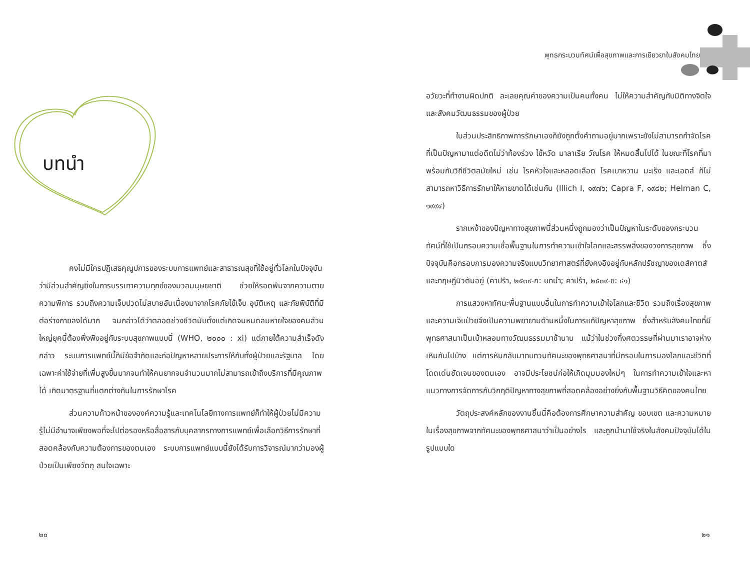บทนำ
คงไม่มีใครปฏิเสธคุณูปการของระบบการแพทย์และสาธารณสุขที่ใช้อยู่ทั่วโลกในปัจจุบัน ว่ามีส่วนสำคัญยิ่งในการบรรเทาความทุกข์ของมวลมนุษยชาติ ช่วยให้รอดพ้นจากความตาย ความพิการ รวมถึงความเจ็บปวดไม่สบายอันเนื่องมาจากโรคภัยไข้เจ็บ อุบัติเหตุ และภัยพิบัติที่มีต่อร่างกายลงได้มาก จนกล่าวได้ว่าตลอดช่วงชีวิตนับตั้งแต่เกิดจนหมดลมหายใจของคนส่วนใหญ่ยุคนี้ต้องพึ่งพิงอยู่กับระบบสุขภาพแบบนี้ (WHO, ๒๐๐๐ : xi) แต่ภายใต้ความสำเร็จดังกล่าว ระบบการแพทย์นี้ก็มีข้อจำกัดและก่อปัญหาหลายประการให้กับทั้งผู้ป่วยและรัฐบาล โดยเฉพาะค่าใช้จ่ายที่เพิ่มสูงขึ้นมากจนทำให้คนยากจนจำนวนมากไม่สามารถเข้าถึงบริการที่มีคุณภาพได้ เกิดมาตรฐานที่แตกต่างกันในการรักษาโรค
ส่วนความก้าวหน้าขององค์ความรู้และเทคโนโลยีทางการแพทย์ก็ทำให้ผู้ป่วยไม่มีความรู้ไม่มีอำนาจเพียงพอที่จะไปต่อรองหรือสื่อสารกับบุคลากรทางการแพทย์เพื่อเลือกวิธีการรักษาที่สอดคล้องกับความต้องการของตนเอง ระบบการแพทย์แบบนี้ยังได้รับการวิจารณ์มากว่ามองผู้ป่วยเป็นเพียงวัตถุ สนใจเฉพาะ
๒๐
พุทธกระบวนทัศน์เพื่อสุขภาพและการเยียวยาในสังคมไทย
อวัยวะที่ทำงานผิดปกติ ละเลยคุณค่าของความเป็นคนทั้งคน ไม่ให้ความสำคัญกับมิติทางจิตใจและสังคมวัฒนธรรมของผู้ป่วย
ในส่วนประสิทธิภาพการรักษาเองก็ยังถูกตั้งคำถามอยู่มากเพราะยังไม่สามารถกำจัดโรคที่เป็นปัญหามาแต่อดีตไม่ว่าท้องร่วง ไข้หวัด มาลาเรีย วัณโรค ให้หมดสิ้นไปได้ ในขณะที่โรคที่มาพร้อมกับวิถีชีวิตสมัยใหม่ เช่น โรคหัวใจและหลอดเลือด โรคเบาหวาน มะเร็ง และเอดส์ ก็ไม่สามารถหาวิธีการรักษาให้หายขาดได้เช่นกัน (Illich I, ๑๙๗๖; Capra F, ๑๙๘๒; Helman C, ๑๙๙๔)
รากเหง้าของปัญหาทางสุขภาพนี้ส่วนหนึ่งถูกมองว่าเป็นปัญหาในระดับของกระบวนทัศน์ที่ใช้เป็นกรอบความเชื่อพื้นฐานในการทำความเข้าใจโลกและสรรพสิ่งของวงการสุขภาพ ซึ่งปัจจุบันคือกรอบการมองความจริงแบบวิทยาศาสตร์ที่ยังคงอิงอยู่กับหลักปรัชญาของเดส์คาตส์และทฤษฎีนิวตันอยู่ (คาปร้า, ๒๕๓๙-ก: บทนำ; คาปร้า, ๒๕๓๙-ข: ๔๑)
การแสวงหาทัศนะพื้นฐานแบบอื่นในการทำความเข้าใจโลกและชีวิต รวมถึงเรื่องสุขภาพและความเจ็บป่วยจึงเป็นความพยายามด้านหนึ่งในการแก้ปัญหาสุขภาพ ซึ่งสำหรับสังคมไทยที่มีพุทธศาสนาเป็นเบ้าหลอมทางวัฒนธรรมมาช้านาน แม้ว่าในช่วงกึ่งศตวรรษที่ผ่านมาเราอาจห่างเหินกันไปบ้าง แต่การหันกลับมาทบทวนทัศนะของพุทธศาสนาที่มีกรอบในการมองโลกและชีวิตที่โดดเด่นชัดเจนของตนเอง อาจมีประโยชน์ก่อให้เกิดมุมมองใหม่ๆ ในการทำความเข้าใจและหาแนวทางการจัดการกับวิกฤติปัญหาทางสุขภาพที่สอดคล้องอย่างยิ่งกับพื้นฐานวิธีคิดของคนไทย
วัตถุประสงค์หลักของงานชิ้นนี้คือต้องการศึกษาความสำคัญ ขอบเขต และความหมายในเรื่องสุขภาพจากทัศนะของพุทธศาสนาว่าเป็นอย่างไร และถูกนำมาใช้จริงในสังคมปัจจุบันได้ในรูปแบบใด
๒๑